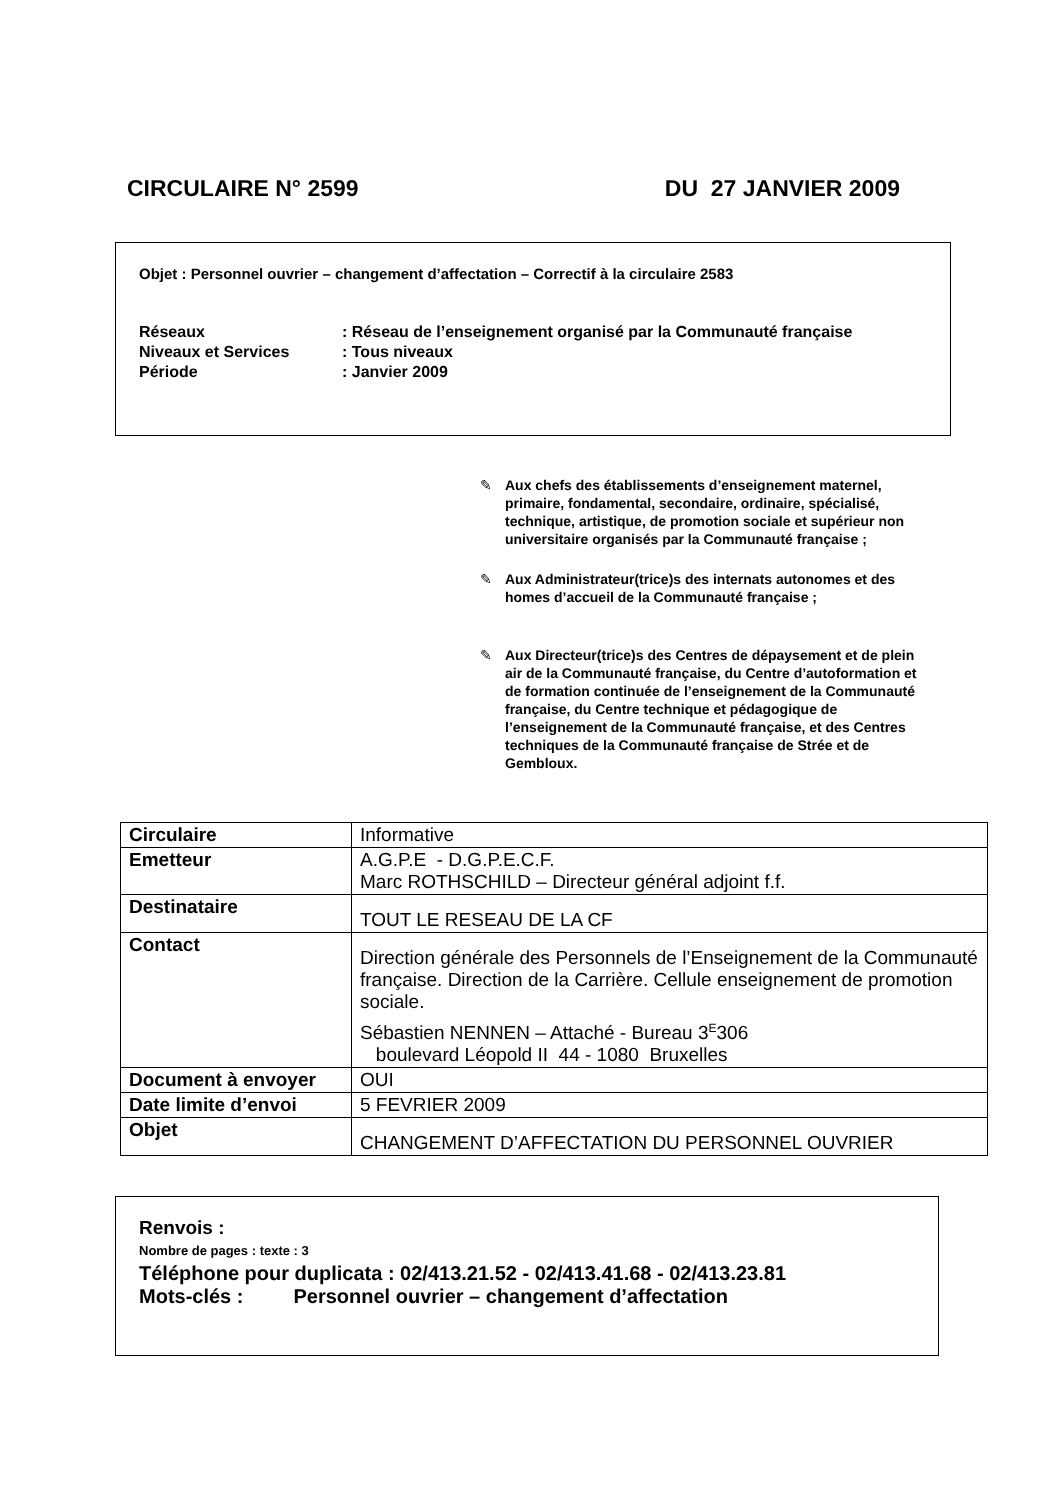CIRCULAIRE N° 2599 DU 27 JANVIER 2009
Objet : Personnel ouvrier – changement d’affectation – Correctif à la circulaire 2583
| Réseaux | : Réseau de l’enseignement organisé par la Communauté française |
| Niveaux et Services | : Tous niveaux |
| Période | : Janvier 2009 |
✎ Aux chefs des établissements d’enseignement maternel, primaire, fondamental, secondaire, ordinaire, spécialisé, technique, artistique, de promotion sociale et supérieur non universitaire organisés par la Communauté française ;
✎ Aux Administrateur(trice)s des internats autonomes et des homes d’accueil de la Communauté française ;
✎ Aux Directeur(trice)s des Centres de dépaysement et de plein air de la Communauté française, du Centre d’autoformation et de formation continuée de l’enseignement de la Communauté française, du Centre technique et pédagogique de l’enseignement de la Communauté française, et des Centres techniques de la Communauté française de Strée et de Gembloux.
| Circulaire | Informative |
| Emetteur | A.G.P.E - D.G.P.E.C.F. Marc ROTHSCHILD – Directeur général adjoint f.f. |
| Destinataire | TOUT LE RESEAU DE LA CF |
| Contact | Direction générale des Personnels de l’Enseignement de la Communauté française. Direction de la Carrière. Cellule enseignement de promotion sociale. Sébastien NENNEN – Attaché - Bureau 3<sup>E</sup>306 boulevard Léopold II 44 - 1080 Bruxelles |
| Document à envoyer | OUI |
| Date limite d’envoi | 5 FEVRIER 2009 |
| Objet | CHANGEMENT D’AFFECTATION DU PERSONNEL OUVRIER |
Renvois :
Nombre de pages : texte : 3
Téléphone pour duplicata : 02/413.21.52 - 02/413.41.68 - 02/413.23.81
Mots-clés : Personnel ouvrier – changement d’affectation